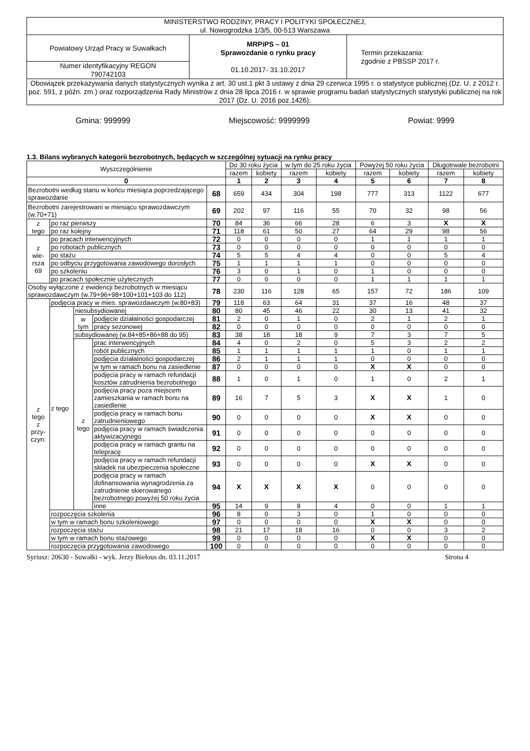| MINISTERSTWO RODZINY, PRACY I POLITYKI SPOŁECZNEJ, ul. Nowogrodzka 1/3/5, 00-513 Warszawa | | |
| Powiatowy Urząd Pracy w Suwałkach | MRPiPS – 01 Sprawozdanie o rynku pracy 01.10.2017- 31.10.2017 | Termin przekazania: zgodnie z PBSSP 2017 r. |
| Numer identyfikacyjny REGON 790742103 | | |
| Obowiązek przekazywania danych statystycznych wynika z art. 30 ust.1 pkt 3 ustawy z dnia 29 czerwca 1995 r. o statystyce publicznej (Dz. U. z 2012 r. poz. 591, z późn. zm.) oraz rozporządzenia Rady Ministrów z dnia 28 lipca 2016 r. w sprawie programu badań statystycznych statystyki publicznej na rok 2017 (Dz. U. 2016 poz.1426). | | |
Gmina: 999999 Miejscowość: 9999999 Powiat: 9999
1.3. Bilans wybranych kategorii bezrobotnych, będących w szczególnej sytuacji na rynku pracy
| Wyszczególnienie | | | | | Do 30 roku życia | | w tym do 25 roku życia | | Powyżej 50 roku życia | | Długotrwale bezrobotni | |
| --- | --- | --- | --- | --- | --- | --- | --- | --- | --- | --- | --- | --- |
| | | | | | razem | kobiety | razem | kobiety | razem | kobiety | razem | kobiety |
| 0 | | | | | 1 | 2 | 3 | 4 | 5 | 6 | 7 | 8 |
| Bezrobotni według stanu w końcu miesiąca poprzedzającego sprawozdanie | | | | 68 | 659 | 434 | 304 | 198 | 777 | 313 | 1122 | 677 |
| Bezrobotni zarejestrowani w miesiącu sprawozdawczym (w.70+71) | | | | 69 | 202 | 97 | 116 | 55 | 70 | 32 | 98 | 56 |
| z tego | po raz pierwszy | | | 70 | 84 | 36 | 66 | 28 | 6 | 3 | X | X |
| | po raz kolejny | | | 71 | 118 | 61 | 50 | 27 | 64 | 29 | 98 | 56 |
| z wie- rsza 69 | po pracach interwencyjnych | | | 72 | 0 | 0 | 0 | 0 | 1 | 1 | 1 | 1 |
| | po robotach publicznych | | | 73 | 0 | 0 | 0 | 0 | 0 | 0 | 0 | 0 |
| | po stażu | | | 74 | 5 | 5 | 4 | 4 | 0 | 0 | 5 | 4 |
| | po odbyciu przygotowania zawodowego dorosłych | | | 75 | 1 | 1 | 1 | 1 | 0 | 0 | 0 | 0 |
| | po szkoleniu | | | 76 | 3 | 0 | 1 | 0 | 1 | 0 | 0 | 0 |
| | po pracach społecznie użytecznych | | | 77 | 0 | 0 | 0 | 0 | 1 | 1 | 1 | 1 |
| Osoby wyłączone z ewidencji bezrobotnych w miesiącu sprawozdawczym (w.79+96+98+100+101+103 do 112) | | | | 78 | 230 | 116 | 128 | 65 | 157 | 72 | 186 | 109 |
| z tego z przy- czyn: | podjęcia pracy w mies. sprawozdawczym (w.80+83) | | | 79 | 118 | 63 | 64 | 31 | 37 | 16 | 48 | 37 |
| | z tego | niesubsydiowanej | | 80 | 80 | 45 | 46 | 22 | 30 | 13 | 41 | 32 |
| | | w tym | podjęcie działalności gospodarczej | 81 | 2 | 0 | 1 | 0 | 2 | 1 | 2 | 1 |
| | | | pracy sezonowej | 82 | 0 | 0 | 0 | 0 | 0 | 0 | 0 | 0 |
| | | subsydiowanej (w.84+85+86+88 do 95) | | 83 | 38 | 18 | 18 | 9 | 7 | 3 | 7 | 5 |
| | | z tego | prac interwencyjnych | 84 | 4 | 0 | 2 | 0 | 5 | 3 | 2 | 2 |
| | | | robót publicznych | 85 | 1 | 1 | 1 | 1 | 1 | 0 | 1 | 1 |
| | | | podjęcia działalności gospodarczej | 86 | 2 | 1 | 1 | 1 | 0 | 0 | 0 | 0 |
| | | | w tym w ramach bonu na zasiedlenie | 87 | 0 | 0 | 0 | 0 | X | X | 0 | 0 |
| | | | podjęcia pracy w ramach refundacji kosztów zatrudnienia bezrobotnego | 88 | 1 | 0 | 1 | 0 | 1 | 0 | 2 | 1 |
| | | | podjęcia pracy poza miejscem zamieszkania w ramach bonu na zasiedlenie | 89 | 16 | 7 | 5 | 3 | X | X | 1 | 0 |
| | | | podjęcia pracy w ramach bonu zatrudnieniowego | 90 | 0 | 0 | 0 | 0 | X | X | 0 | 0 |
| | | | podjęcia pracy w ramach świadczenia aktywizacyjnego | 91 | 0 | 0 | 0 | 0 | 0 | 0 | 0 | 0 |
| | | | podjęcia pracy w ramach grantu na telepracę | 92 | 0 | 0 | 0 | 0 | 0 | 0 | 0 | 0 |
| | | | podjęcia pracy w ramach refundacji składek na ubezpieczenia społeczne | 93 | 0 | 0 | 0 | 0 | X | X | 0 | 0 |
| | | | podjęcia pracy w ramach dofinansowania wynagrodzenia za zatrudnienie skierowanego bezrobotnego powyżej 50 roku życia | 94 | X | X | X | X | 0 | 0 | 0 | 0 |
| | | | inne | 95 | 14 | 9 | 8 | 4 | 0 | 0 | 1 | 1 |
| | rozpoczęcia szkolenia | | | 96 | 8 | 0 | 3 | 0 | 1 | 0 | 0 | 0 |
| | w tym w ramach bonu szkoleniowego | | | 97 | 0 | 0 | 0 | 0 | X | X | 0 | 0 |
| | rozpoczęcia stażu | | | 98 | 21 | 17 | 18 | 16 | 0 | 0 | 3 | 2 |
| | w tym w ramach bonu stażowego | | | 99 | 0 | 0 | 0 | 0 | X | X | 0 | 0 |
| | rozpoczęcia przygotowania zawodowego | | | 100 | 0 | 0 | 0 | 0 | 0 | 0 | 0 | 0 |
Syriusz: 20630 - Suwałki - wyk. Jerzy Biełous dn. 03.11.2017 Strona 4